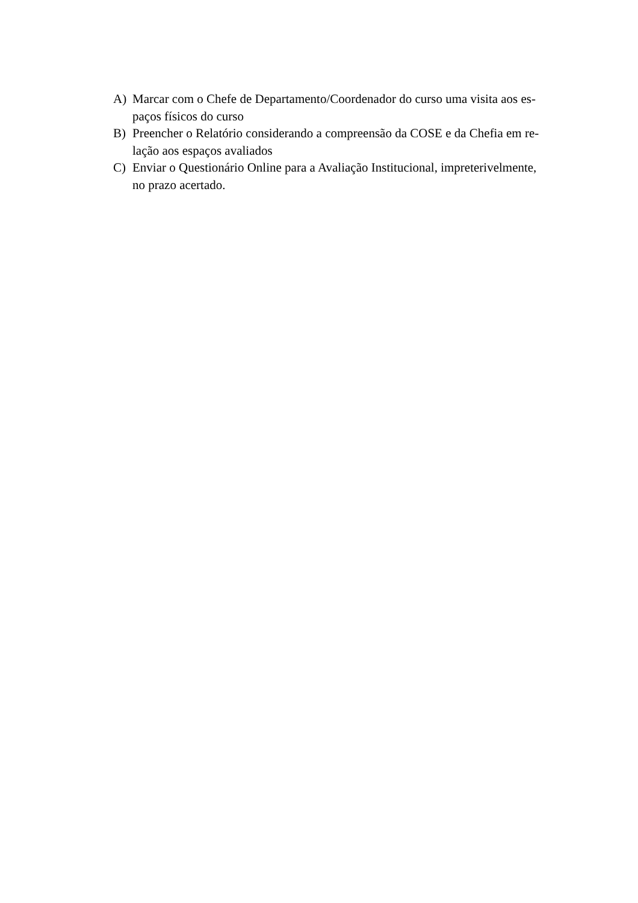A) Marcar com o Chefe de Departamento/Coordenador do curso uma visita aos es-
paços físicos do curso
B) Preencher o Relatório considerando a compreensão da COSE e da Chefia em re-
lação aos espaços avaliados
C) Enviar o Questionário Online para a Avaliação Institucional, impreterivelmente,
no prazo acertado.